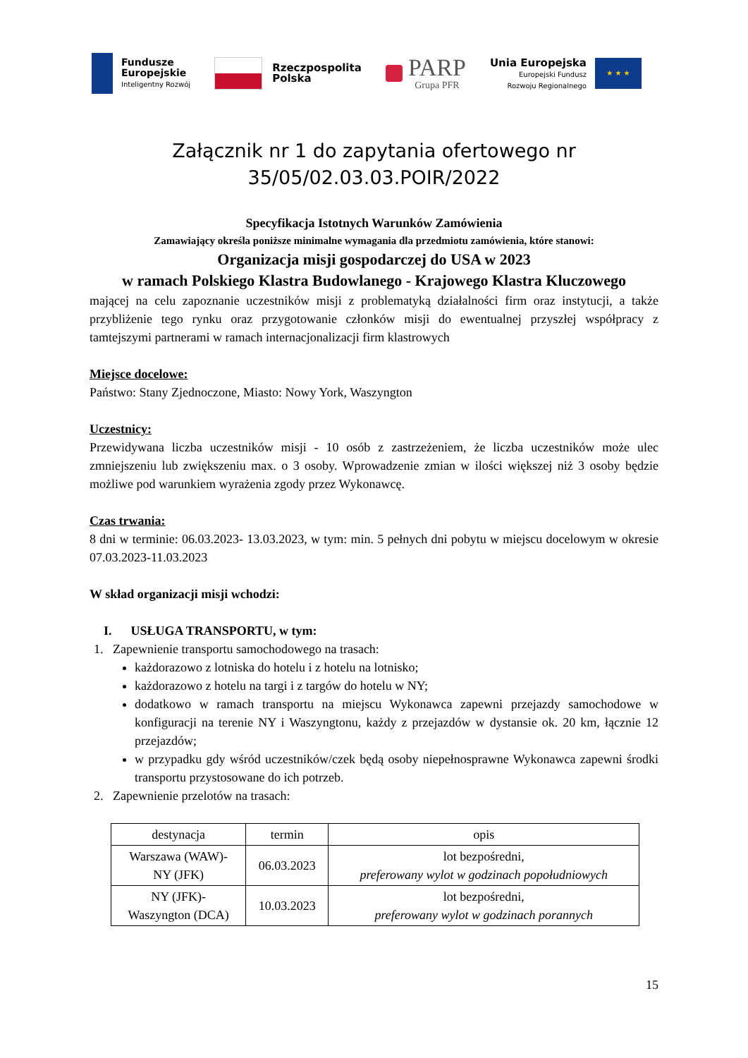Fundusze
Europejskie
Inteligentny Rozwój
Rzeczpospolita
Polska
PARP
Grupa PFR
Unia Europejska
Europejski Fundusz
Rozwoju Regionalnego
★ ★ ★
Załącznik nr 1 do zapytania ofertowego nr
35/05/02.03.03.POIR/2022
Specyfikacja Istotnych Warunków Zamówienia
Zamawiający określa poniższe minimalne wymagania dla przedmiotu zamówienia, które stanowi:
Organizacja misji gospodarczej do USA w 2023
w ramach Polskiego Klastra Budowlanego - Krajowego Klastra Kluczowego
mającej na celu zapoznanie uczestników misji z problematyką działalności firm oraz instytucji, a także przybliżenie tego rynku oraz przygotowanie członków misji do ewentualnej przyszłej współpracy z tamtejszymi partnerami w ramach internacjonalizacji firm klastrowych
Miejsce docelowe:
Państwo: Stany Zjednoczone, Miasto: Nowy York, Waszyngton
Uczestnicy:
Przewidywana liczba uczestników misji - 10 osób z zastrzeżeniem, że liczba uczestników może ulec zmniejszeniu lub zwiększeniu max. o 3 osoby. Wprowadzenie zmian w ilości większej niż 3 osoby będzie możliwe pod warunkiem wyrażenia zgody przez Wykonawcę.
Czas trwania:
8 dni w terminie: 06.03.2023- 13.03.2023, w tym: min. 5 pełnych dni pobytu w miejscu docelowym w okresie 07.03.2023-11.03.2023
W skład organizacji misji wchodzi:
I. USŁUGA TRANSPORTU, w tym:
1. Zapewnienie transportu samochodowego na trasach:
każdorazowo z lotniska do hotelu i z hotelu na lotnisko;
każdorazowo z hotelu na targi i z targów do hotelu w NY;
dodatkowo w ramach transportu na miejscu Wykonawca zapewni przejazdy samochodowe w konfiguracji na terenie NY i Waszyngtonu, każdy z przejazdów w dystansie ok. 20 km, łącznie 12 przejazdów;
w przypadku gdy wśród uczestników/czek będą osoby niepełnosprawne Wykonawca zapewni środki transportu przystosowane do ich potrzeb.
2. Zapewnienie przelotów na trasach:
| destynacja | termin | opis |
| Warszawa (WAW)- NY (JFK) | 06.03.2023 | lot bezpośredni, preferowany wylot w godzinach popołudniowych |
| NY (JFK)- Waszyngton (DCA) | 10.03.2023 | lot bezpośredni, preferowany wylot w godzinach porannych |
15